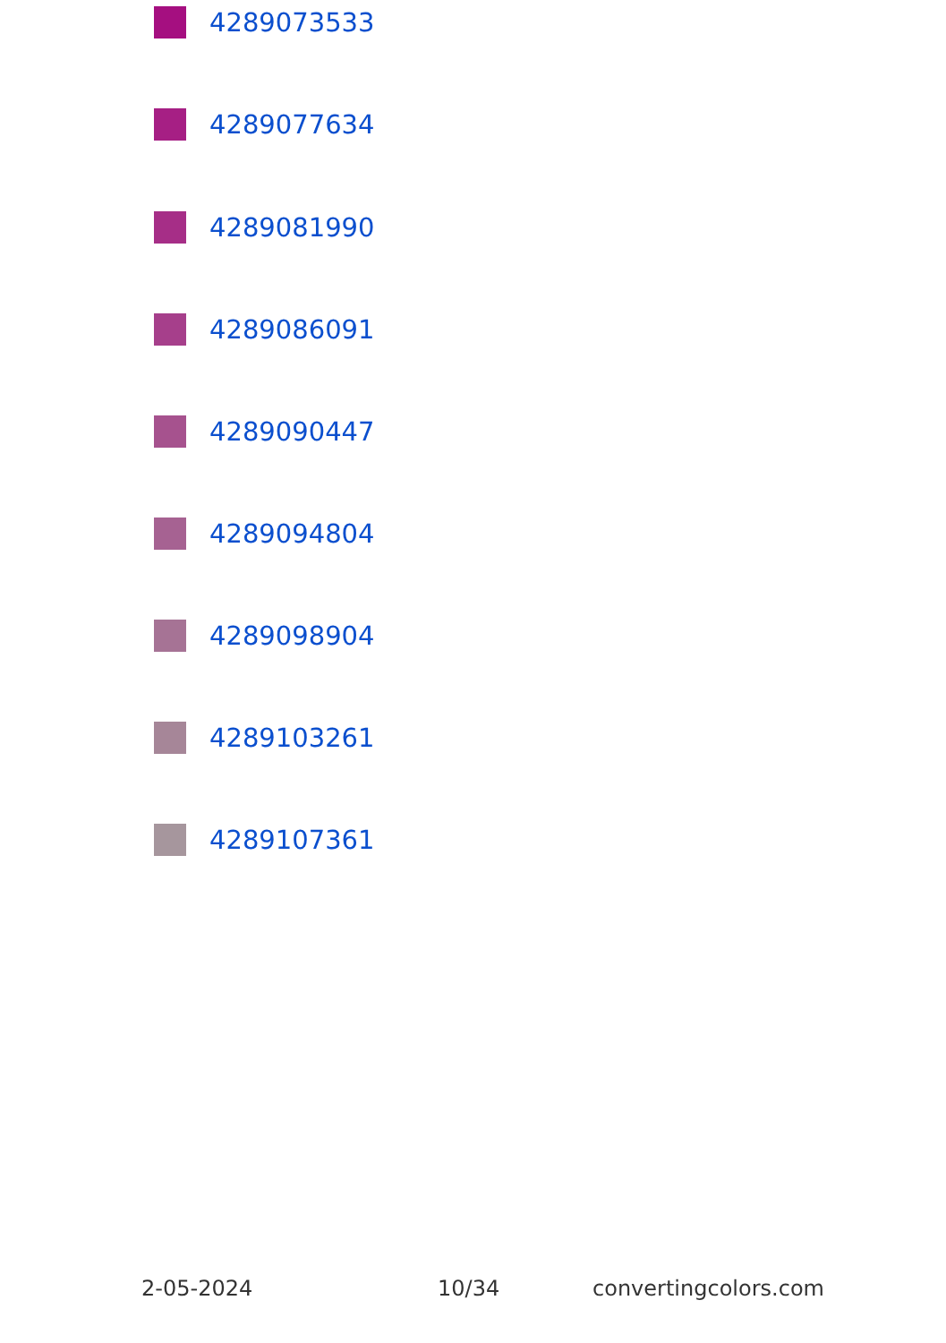4289073533
4289077634
4289081990
4289086091
4289090447
4289094804
4289098904
4289103261
4289107361
2-05-2024 10/34 convertingcolors.com